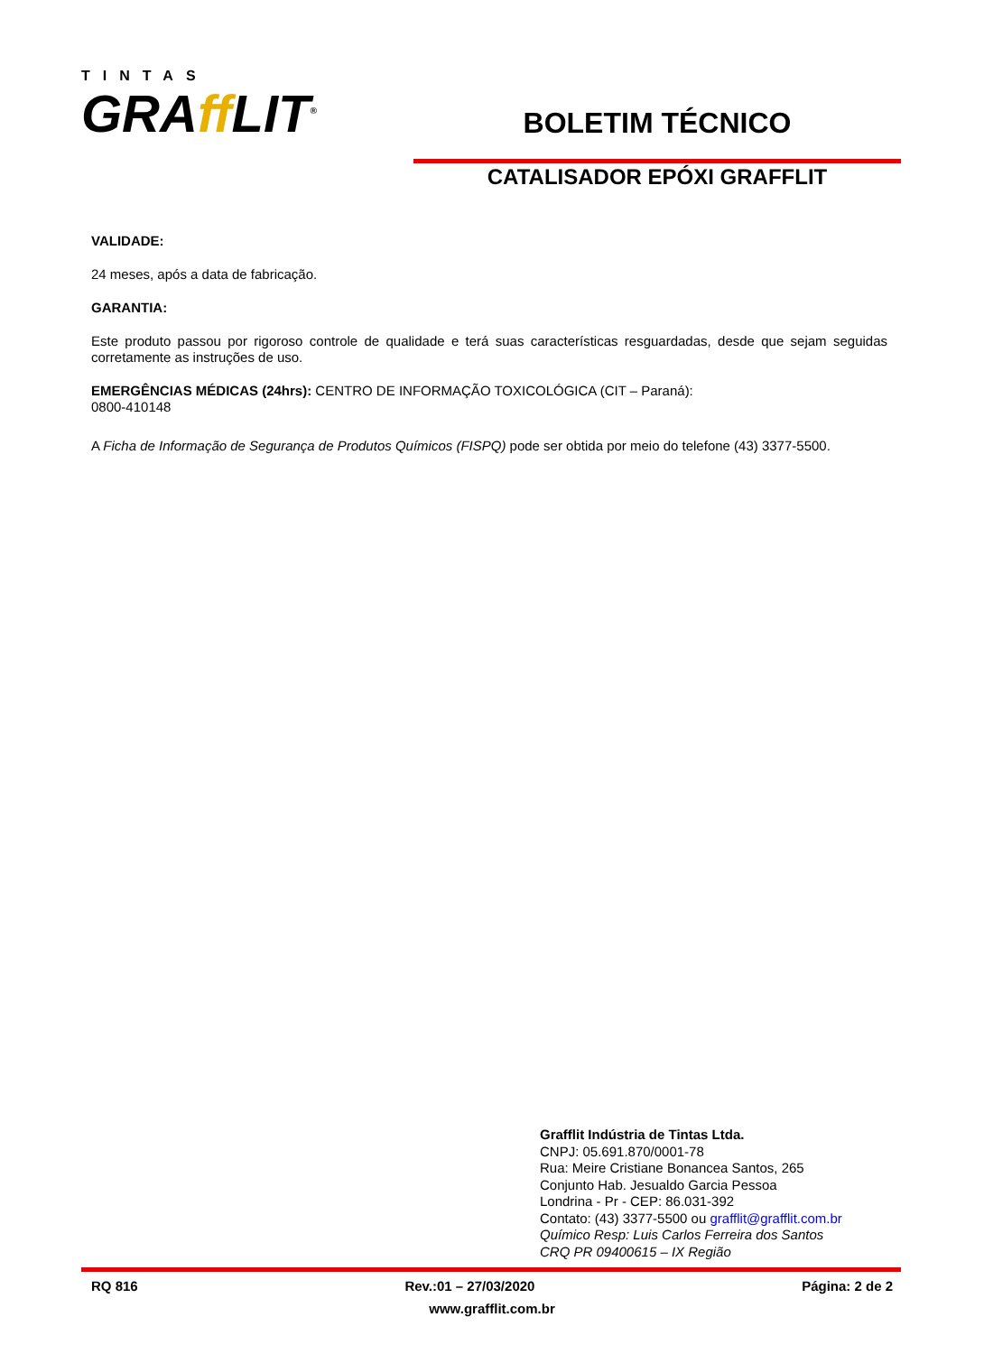TINTAS
GRAff LIT<sup>®</sup>
BOLETIM TÉCNICO
CATALISADOR EPÓXI GRAFFLIT
VALIDADE:
24 meses, após a data de fabricação.
GARANTIA:
Este produto passou por rigoroso controle de qualidade e terá suas características resguardadas, desde que sejam seguidas corretamente as instruções de uso.
EMERGÊNCIAS MÉDICAS (24hrs): CENTRO DE INFORMAÇÃO TOXICOLÓGICA (CIT – Paraná):
0800-410148
A Ficha de Informação de Segurança de Produtos Químicos (FISPQ) pode ser obtida por meio do telefone (43) 3377-5500.
Grafflit Indústria de Tintas Ltda.
CNPJ: 05.691.870/0001-78
Rua: Meire Cristiane Bonancea Santos, 265
Conjunto Hab. Jesualdo Garcia Pessoa
Londrina - Pr - CEP: 86.031-392
Contato: (43) 3377-5500 ou grafflit@grafflit.com.br
Químico Resp: Luis Carlos Ferreira dos Santos
CRQ PR 09400615 – IX Região
RQ 816 Rev.:01 – 27/03/2020 Página: 2 de 2
www.grafflit.com.br